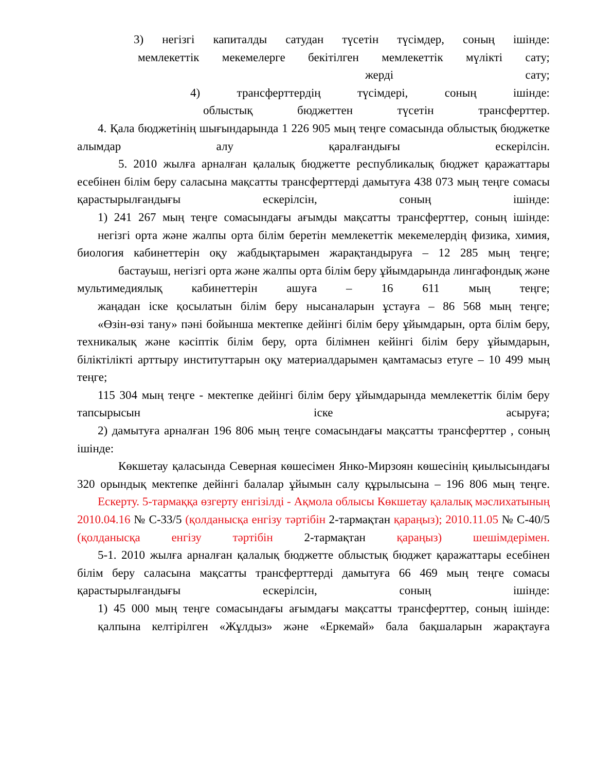3) негізгі капиталды сатудан түсетін түсімдер, соның ішінде:
мемлекеттік мекемелерге бекітілген мемлекеттік мүлікті сату;
жерді сату;
4) трансферттердің түсімдері, соның ішінде:
облыстық бюджеттен түсетін трансферттер.
4. Қала бюджетінің шығындарында 1 226 905 мың теңге сомасында облыстық бюджетке алымдар алу қаралғандығы ескерілсін.
5. 2010 жылға арналған қалалық бюджетте республикалық бюджет қаражаттары есебінен білім беру саласына мақсатты трансферттерді дамытуға 438 073 мың теңге сомасы қарастырылғандығы ескерілсін, соның ішінде:
1) 241 267 мың теңге сомасындағы ағымды мақсатты трансферттер, соның ішінде:
негізгі орта және жалпы орта білім беретін мемлекеттік мекемелердің физика, химия, биология кабинеттерін оқу жабдықтарымен жарақтандыруға – 12 285 мың теңге;
бастауыш, негізгі орта және жалпы орта білім беру ұйымдарында лингафондық және мультимедиялық кабинеттерін ашуға – 16 611 мың теңге;
жаңадан іске қосылатын білім беру нысаналарын ұстауға – 86 568 мың теңге;
«Өзін-өзі тану» пәні бойынша мектепке дейінгі білім беру ұйымдарын, орта білім беру, техникалық және кәсіптік білім беру, орта білімнен кейінгі білім беру ұйымдарын, біліктілікті арттыру институттарын оқу материалдарымен қамтамасыз етуге – 10 499 мың теңге;
115 304 мың теңге - мектепке дейінгі білім беру ұйымдарында мемлекеттік білім беру тапсырысын іске асыруға;
2) дамытуға арналған 196 806 мың теңге сомасындағы мақсатты трансферттер , соның ішінде:
Көкшетау қаласында Северная көшесімен Янко-Мирзоян көшесінің қиылысындағы 320 орындық мектепке дейінгі балалар ұйымын салу құрылысына – 196 806 мың теңге.
Ескерту. 5-тармаққа өзгерту енгізілді - Ақмола облысы Көкшетау қалалық мәслихатының 2010.04.16 № С-33/5 (қолданысқа енгізу тәртібін 2-тармақтан қараңыз); 2010.11.05 № С-40/5 (қолданысқа енгізу тәртібін 2-тармақтан қараңыз) шешімдерімен.
5-1. 2010 жылға арналған қалалық бюджетте облыстық бюджет қаражаттары есебінен білім беру саласына мақсатты трансферттерді дамытуға 66 469 мың теңге сомасы қарастырылғандығы ескерілсін, соның ішінде:
1) 45 000 мың теңге сомасындағы ағымдағы мақсатты трансферттер, соның ішінде:
қалпына келтірілген «Жұлдыз» және «Еркемай» бала бақшаларын жарақтауға